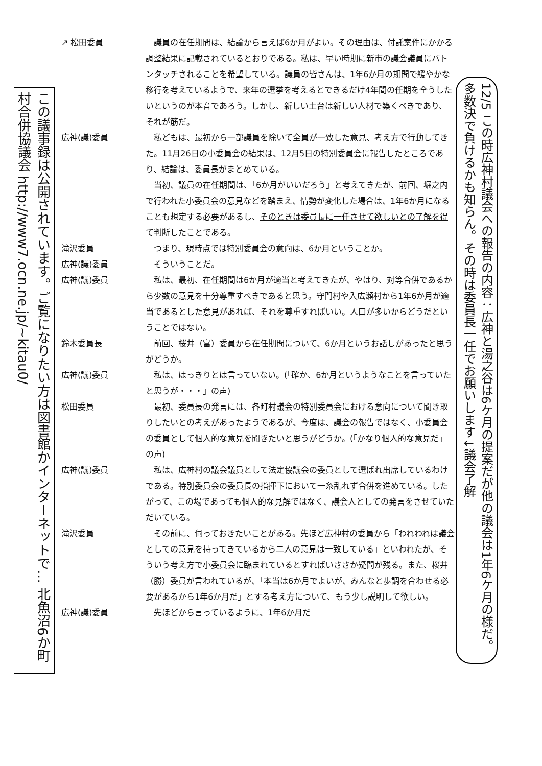この議事録は公開されています。ご覧になりたい方は図書館かインターネットで… 北魚沼6か町村合併協議会 http://www7.ocn.ne.jp/~kitau0/
↗ 松田委員 議員の在任期間は、結論から言えば6か月がよい。その理由は、付託案件にかかる調整結果に記載されているとおりである。私は、早い時期に新市の議会議員にバトンタッチされることを希望している。議員の皆さんは、1年6か月の期間で緩やかな移行を考えているようで、来年の選挙を考えるとできるだけ4年間の任期を全うしたいというのが本音であろう。しかし、新しい土台は新しい人材で築くべきであり、それが筋だ。
広神(議)委員 私どもは、最初から一部議員を除いて全員が一致した意見、考え方で行動してきた。11月26日の小委員会の結果は、12月5日の特別委員会に報告したところであり、結論は、委員長がまとめている。
当初、議員の在任期間は、「6か月がいいだろう」と考えてきたが、前回、堀之内で行われた小委員会の意見などを踏まえ、情勢が変化した場合は、1年6か月になることも想定する必要があるし、そのときは委員長に一任させて欲しいとの了解を得て判断したことである。
滝沢委員 つまり、現時点では特別委員会の意向は、6か月ということか。
広神(議)委員 そういうことだ。
広神(議)委員 私は、最初、在任期間は6か月が適当と考えてきたが、やはり、対等合併であるから少数の意見を十分尊重すべきであると思う。守門村や入広瀬村から1年6か月が適当であるとした意見があれば、それを尊重すればいい。人口が多いからどうだということではない。
鈴木委員長 前回、桜井（富）委員から在任期間について、6か月というお話しがあったと思うがどうか。
広神(議)委員 私は、はっきりとは言っていない。(「確か、6か月というようなことを言っていたと思うが・・・」の声)
松田委員 最初、委員長の発言には、各町村議会の特別委員会における意向について聞き取りしたいとの考えがあったようであるが、今度は、議会の報告ではなく、小委員会の委員として個人的な意見を聞きたいと思うがどうか。(「かなり個人的な意見だ」の声)
広神(議)委員 私は、広神村の議会議員として法定協議会の委員として選ばれ出席しているわけである。特別委員会の委員長の指揮下において一糸乱れず合併を進めている。したがって、この場であっても個人的な見解ではなく、議会人としての発言をさせていただいている。
滝沢委員 その前に、伺っておきたいことがある。先ほど広神村の委員から「われわれは議会としての意見を持ってきているから二人の意見は一致している」といわれたが、そういう考え方で小委員会に臨まれているとすればいささか疑問が残る。また、桜井（勝）委員が言われているが、「本当は6か月でよいが、みんなと歩調を合わせる必要があるから1年6か月だ」とする考え方について、もう少し説明して欲しい。
広神(議)委員 先ほどから言っているように、1年6か月だ
12/5 この時広神村議会への報告の内容：広神と湯之谷は6ケ月の提案だが他の議会は1年6ケ月の様だ。多数決で負けるかも知らん。その時は委員長一任でお願いします↓議会了解